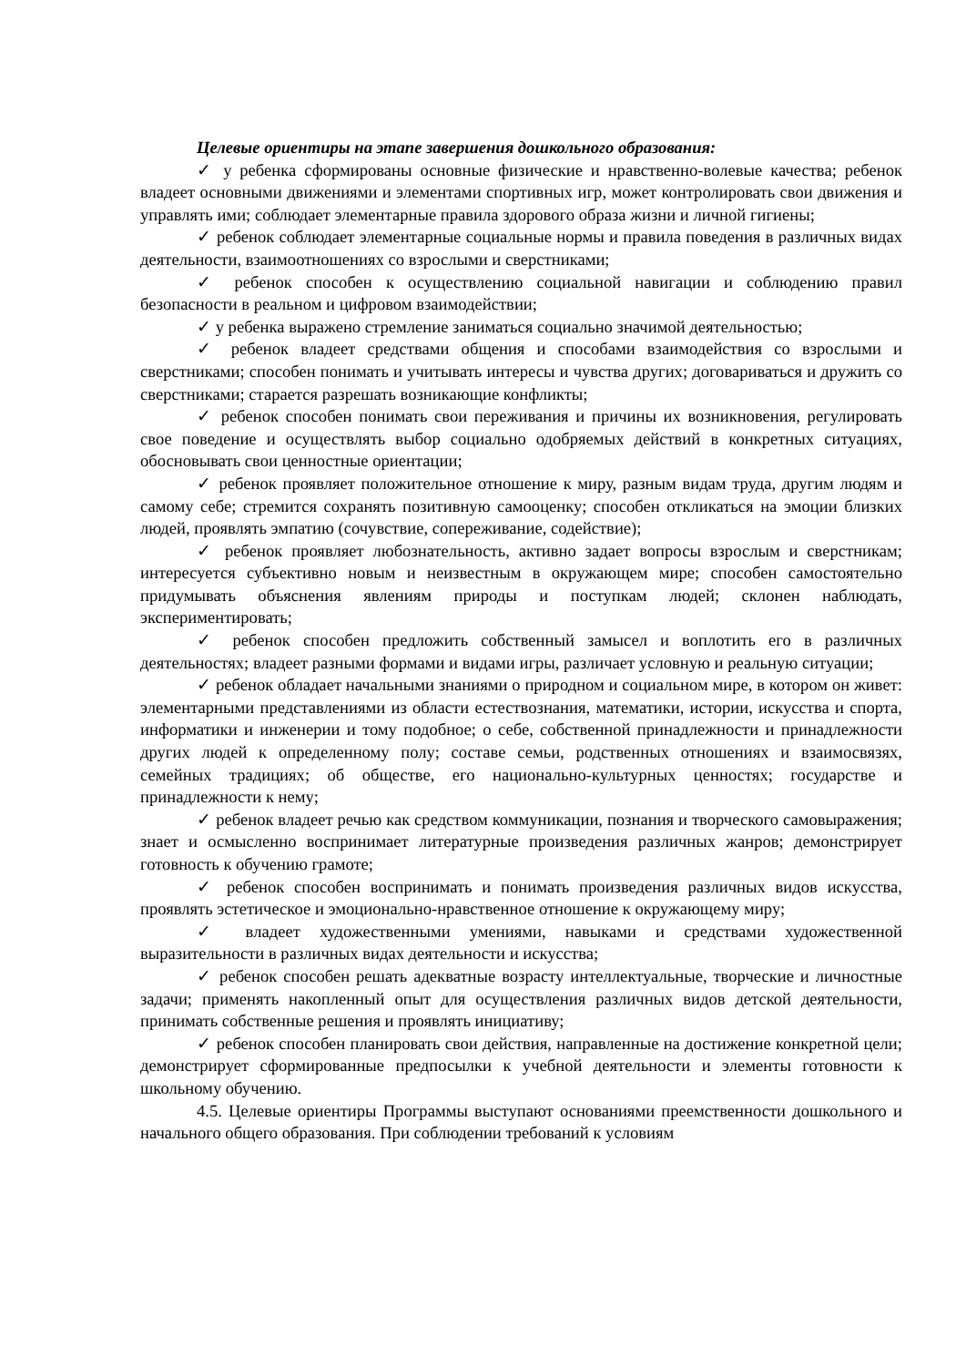Целевые ориентиры на этапе завершения дошкольного образования:
✓ у ребенка сформированы основные физические и нравственно-волевые качества; ребенок владеет основными движениями и элементами спортивных игр, может контролировать свои движения и управлять ими; соблюдает элементарные правила здорового образа жизни и личной гигиены;
✓ ребенок соблюдает элементарные социальные нормы и правила поведения в различных видах деятельности, взаимоотношениях со взрослыми и сверстниками;
✓ ребенок способен к осуществлению социальной навигации и соблюдению правил безопасности в реальном и цифровом взаимодействии;
✓ у ребенка выражено стремление заниматься социально значимой деятельностью;
✓ ребенок владеет средствами общения и способами взаимодействия со взрослыми и сверстниками; способен понимать и учитывать интересы и чувства других; договариваться и дружить со сверстниками; старается разрешать возникающие конфликты;
✓ ребенок способен понимать свои переживания и причины их возникновения, регулировать свое поведение и осуществлять выбор социально одобряемых действий в конкретных ситуациях, обосновывать свои ценностные ориентации;
✓ ребенок проявляет положительное отношение к миру, разным видам труда, другим людям и самому себе; стремится сохранять позитивную самооценку; способен откликаться на эмоции близких людей, проявлять эмпатию (сочувствие, сопереживание, содействие);
✓ ребенок проявляет любознательность, активно задает вопросы взрослым и сверстникам; интересуется субъективно новым и неизвестным в окружающем мире; способен самостоятельно придумывать объяснения явлениям природы и поступкам людей; склонен наблюдать, экспериментировать;
✓ ребенок способен предложить собственный замысел и воплотить его в различных деятельностях; владеет разными формами и видами игры, различает условную и реальную ситуации;
✓ ребенок обладает начальными знаниями о природном и социальном мире, в котором он живет: элементарными представлениями из области естествознания, математики, истории, искусства и спорта, информатики и инженерии и тому подобное; о себе, собственной принадлежности и принадлежности других людей к определенному полу; составе семьи, родственных отношениях и взаимосвязях, семейных традициях; об обществе, его национально-культурных ценностях; государстве и принадлежности к нему;
✓ ребенок владеет речью как средством коммуникации, познания и творческого самовыражения; знает и осмысленно воспринимает литературные произведения различных жанров; демонстрирует готовность к обучению грамоте;
✓ ребенок способен воспринимать и понимать произведения различных видов искусства, проявлять эстетическое и эмоционально-нравственное отношение к окружающему миру;
✓ владеет художественными умениями, навыками и средствами художественной выразительности в различных видах деятельности и искусства;
✓ ребенок способен решать адекватные возрасту интеллектуальные, творческие и личностные задачи; применять накопленный опыт для осуществления различных видов детской деятельности, принимать собственные решения и проявлять инициативу;
✓ ребенок способен планировать свои действия, направленные на достижение конкретной цели; демонстрирует сформированные предпосылки к учебной деятельности и элементы готовности к школьному обучению.
4.5. Целевые ориентиры Программы выступают основаниями преемственности дошкольного и начального общего образования. При соблюдении требований к условиям